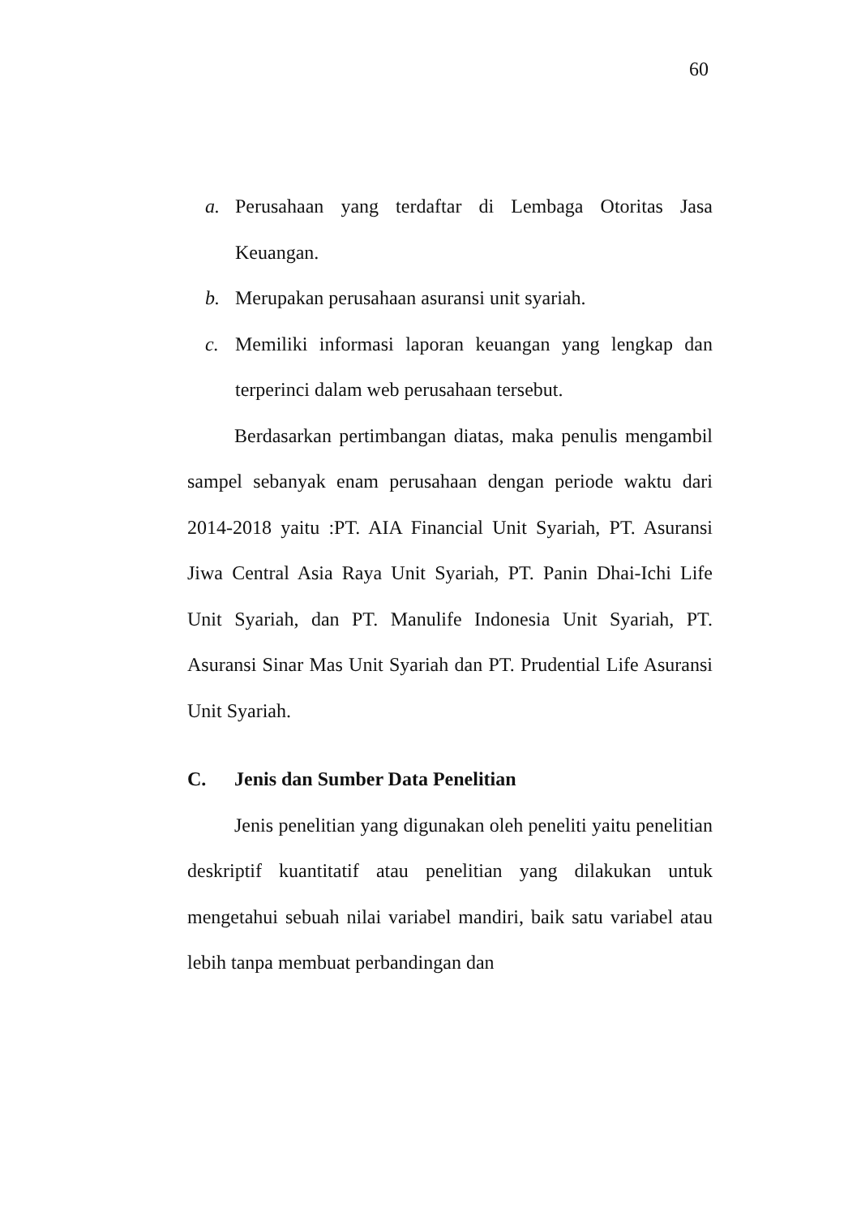60
a. Perusahaan yang terdaftar di Lembaga Otoritas Jasa Keuangan.
b. Merupakan perusahaan asuransi unit syariah.
c. Memiliki informasi laporan keuangan yang lengkap dan terperinci dalam web perusahaan tersebut.
Berdasarkan pertimbangan diatas, maka penulis mengambil sampel sebanyak enam perusahaan dengan periode waktu dari 2014-2018 yaitu :PT. AIA Financial Unit Syariah, PT. Asuransi Jiwa Central Asia Raya Unit Syariah, PT. Panin Dhai-Ichi Life Unit Syariah, dan PT. Manulife Indonesia Unit Syariah, PT. Asuransi Sinar Mas Unit Syariah dan PT. Prudential Life Asuransi Unit Syariah.
C. Jenis dan Sumber Data Penelitian
Jenis penelitian yang digunakan oleh peneliti yaitu penelitian deskriptif kuantitatif atau penelitian yang dilakukan untuk mengetahui sebuah nilai variabel mandiri, baik satu variabel atau lebih tanpa membuat perbandingan dan